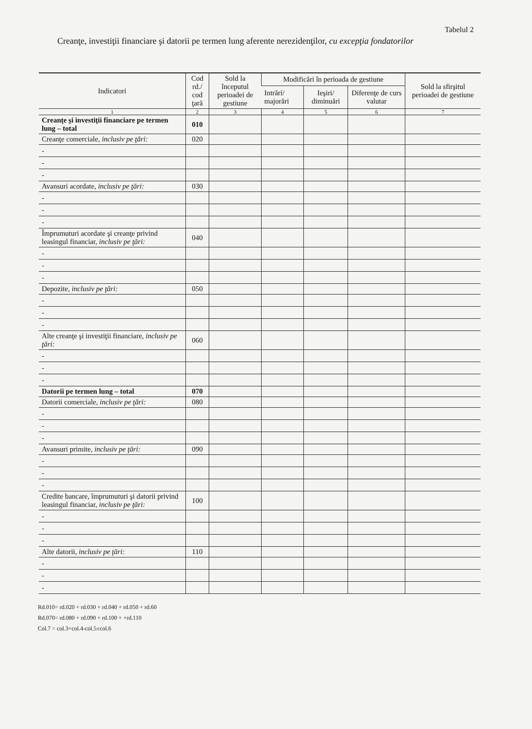Tabelul 2
Creanţe, investiţii financiare şi datorii pe termen lung aferente nerezidenţilor, cu excepţia fondatorilor
| Indicatori | Cod rd./ cod ţară | Sold la începutul perioadei de gestiune | Modificări în perioada de gestiune | | | Sold la sfirşitul perioadei de gestiune |
| --- | --- | --- | --- | --- | --- | --- |
| | | | Intrări/ majorări | Ieşiri/ diminuări | Diferenţe de curs valutar | |
| 1 | 2 | 3 | 4 | 5 | 6 | 7 |
| Creanţe şi investiţii financiare pe termen lung – total | 010 | | | | | |
| Creanţe comerciale, inclusiv pe ţări: | 020 | | | | | |
| - | | | | | | |
| - | | | | | | |
| - | | | | | | |
| Avansuri acordate, inclusiv pe ţări: | 030 | | | | | |
| - | | | | | | |
| - | | | | | | |
| - | | | | | | |
| Împrumuturi acordate şi creanţe privind leasingul financiar, inclusiv pe ţări: | 040 | | | | | |
| - | | | | | | |
| - | | | | | | |
| - | | | | | | |
| Depozite, inclusiv pe ţări: | 050 | | | | | |
| - | | | | | | |
| - | | | | | | |
| - | | | | | | |
| Alte creanţe şi investiţii financiare, inclusiv pe ţări: | 060 | | | | | |
| - | | | | | | |
| - | | | | | | |
| - | | | | | | |
| Datorii pe termen lung – total | 070 | | | | | |
| Datorii comerciale, inclusiv pe ţări: | 080 | | | | | |
| - | | | | | | |
| - | | | | | | |
| - | | | | | | |
| Avansuri primite, inclusiv pe ţări: | 090 | | | | | |
| - | | | | | | |
| - | | | | | | |
| - | | | | | | |
| Credite bancare, împrumuturi şi datorii privind leasingul financiar, inclusiv pe ţări: | 100 | | | | | |
| - | | | | | | |
| - | | | | | | |
| - | | | | | | |
| Alte datorii, inclusiv pe ţări: | 110 | | | | | |
| - | | | | | | |
| - | | | | | | |
| - | | | | | | |
Rd.010= rd.020 + rd.030 + rd.040 + rd.050 + rd.60
Rd.070= rd.080 + rd.090 + rd.100 + +rd.110
Col.7 = col.3+col.4-col.5±col.6